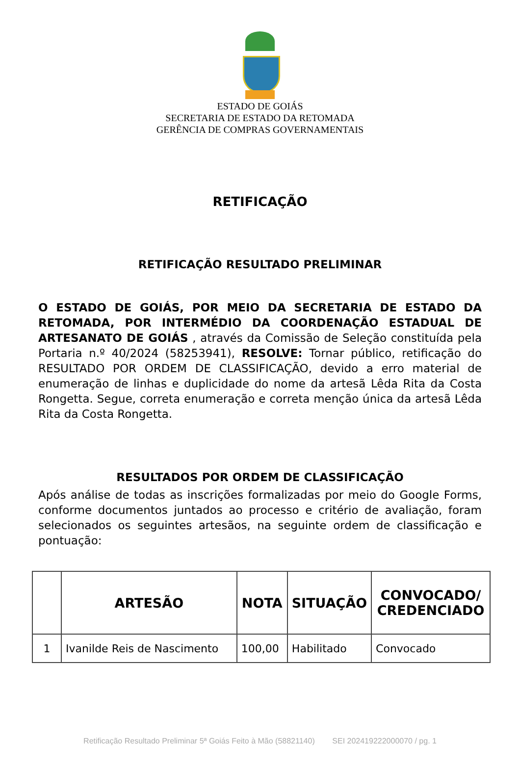ESTADO DE GOIÁS
SECRETARIA DE ESTADO DA RETOMADA
GERÊNCIA DE COMPRAS GOVERNAMENTAIS
RETIFICAÇÃO
RETIFICAÇÃO RESULTADO PRELIMINAR
O ESTADO DE GOIÁS, POR MEIO DA SECRETARIA DE ESTADO DA RETOMADA, POR INTERMÉDIO DA COORDENAÇÃO ESTADUAL DE ARTESANATO DE GOIÁS , através da Comissão de Seleção constituída pela Portaria n.º 40/2024 (58253941), RESOLVE: Tornar público, retificação do RESULTADO POR ORDEM DE CLASSIFICAÇÃO, devido a erro material de enumeração de linhas e duplicidade do nome da artesã Lêda Rita da Costa Rongetta. Segue, correta enumeração e correta menção única da artesã Lêda Rita da Costa Rongetta.
RESULTADOS POR ORDEM DE CLASSIFICAÇÃO
Após análise de todas as inscrições formalizadas por meio do Google Forms, conforme documentos juntados ao processo e critério de avaliação, foram selecionados os seguintes artesãos, na seguinte ordem de classificação e pontuação:
| | ARTESÃO | NOTA | SITUAÇÃO | CONVOCADO/ CREDENCIADO |
| --- | --- | --- | --- | --- |
| 1 | Ivanilde Reis de Nascimento | 100,00 | Habilitado | Convocado |
Retificação Resultado Preliminar 5ª Goiás Feito à Mão (58821140) SEI 202419222000070 / pg. 1